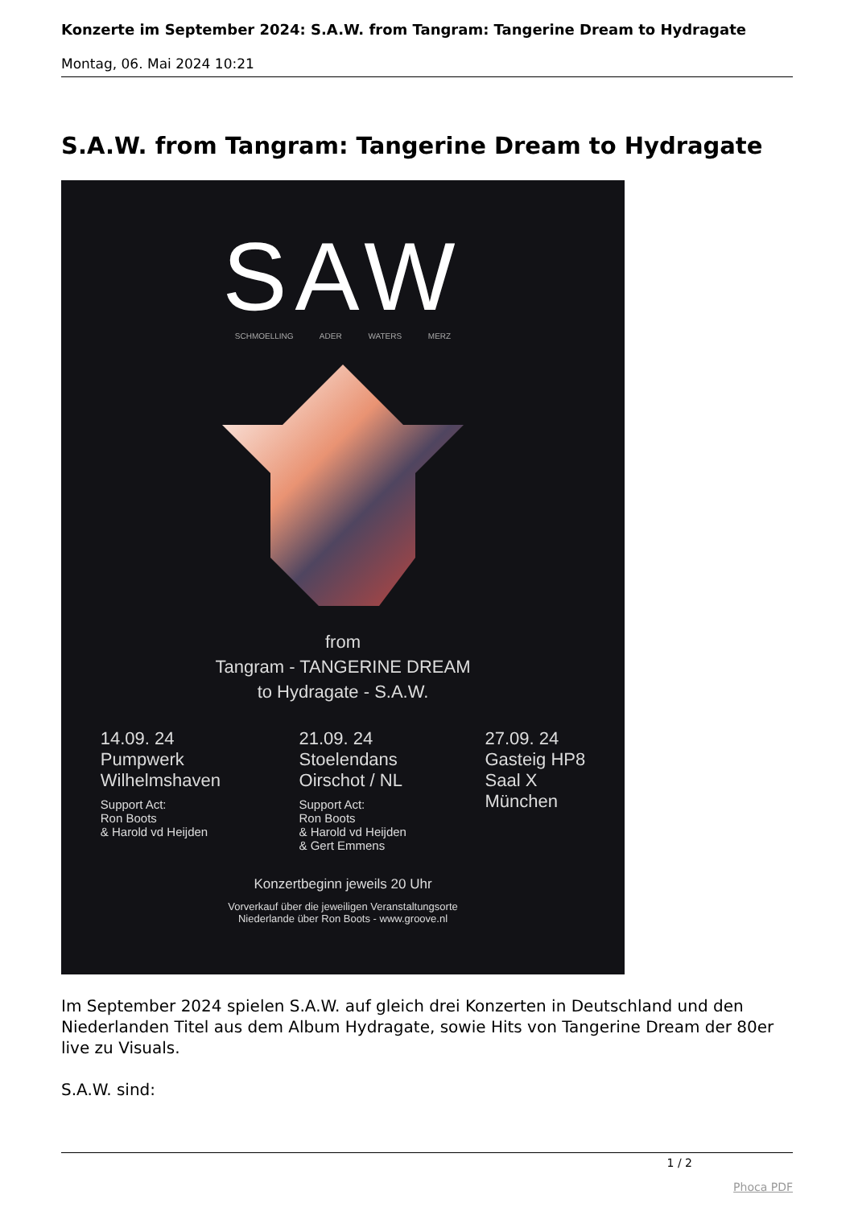Konzerte im September 2024: S.A.W. from Tangram: Tangerine Dream to Hydragate
Montag, 06. Mai 2024 10:21
S.A.W. from Tangram: Tangerine Dream to Hydragate
SAW
SCHMOELLING ADER WATERS MERZ
from
Tangram - TANGERINE DREAM
to Hydragate - S.A.W.
14.09. 24
Pumpwerk
Wilhelmshaven
Support Act:
Ron Boots
& Harold vd Heijden
21.09. 24
Stoelendans
Oirschot / NL
Support Act:
Ron Boots
& Harold vd Heijden
& Gert Emmens
27.09. 24
Gasteig HP8
Saal X
München
Konzertbeginn jeweils 20 Uhr
Vorverkauf über die jeweiligen Veranstaltungsorte
Niederlande über Ron Boots - www.groove.nl
Im September 2024 spielen S.A.W. auf gleich drei Konzerten in Deutschland und den Niederlanden Titel aus dem Album Hydragate, sowie Hits von Tangerine Dream der 80er live zu Visuals.
S.A.W. sind:
1 / 2
Phoca PDF